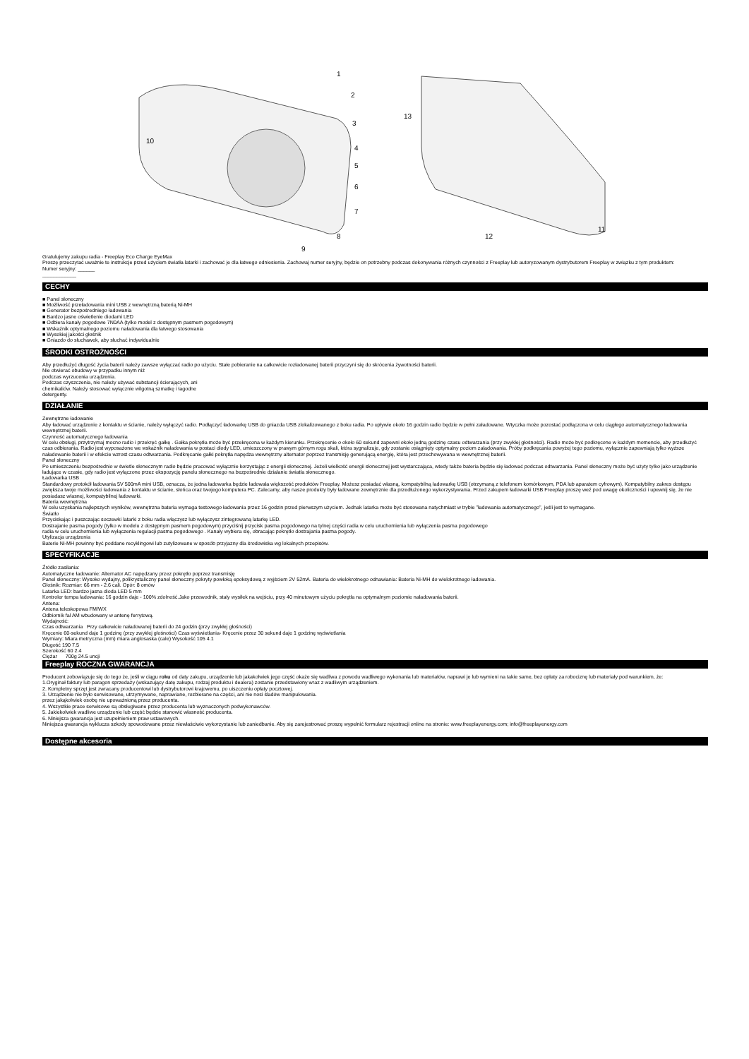10
1
2
3
4
5
6
7
8
9
13
12
11
Gratulujemy zakupu radia - Freeplay Eco Charge EyeMax
Proszę przeczytać uważnie te instrukcje przed użyciem światła latarki i zachować je dla łatwego odniesienia. Zachowaj numer seryjny, będzie on potrzebny podczas dokonywania różnych czynności z Freeplay lub autoryzowanym dystrybutorem Freeplay w związku z tym produktem:
Numer seryjny: ______
____________
CECHY
■ Panel słoneczny
■ Możliwość przeładowania mini USB z wewnętrzną baterią Ni-MH
■ Generator bezpośredniego ładowania
■ Bardzo jasne oświetlenie diodami LED
■ Odbiera kanały pogodowe 7N0AA (tylko model z dostępnym pasmem pogodowym)
■ Wskaźnik optymalnego poziomu naładowania dla łatwego stosowania
■ Wysokiej jakości głośnik
■ Gniazdo do słuchawek, aby słuchać indywidualnie
ŚRODKI OSTROŻNOŚCI
Aby przedłużyć długość życia baterii należy zawsze wyłączać radio po użyciu. Stałe pobieranie na całkowicie rozładowanej baterii przyczyni się do skrócenia żywotności baterii.
Nie otwierać obudowy w przypadku innym niż
podczas wyrzucenia urządzenia.
Podczas czyszczenia, nie należy używać substancji ścierających, ani
chemikaliów. Należy stosować wyłącznie wilgotną szmatkę i łagodne
detergenty.
DZIAŁANIE
Zewnętrzne ładowanie
Aby ładować urządzenie z kontaktu w ścianie, należy wyłączyć radio. Podłączyć ładowarkę USB do gniazda USB zlokalizowanego z boku radia. Po upływie około 16 godzin radio będzie w pełni załadowane. Wtyczka może pozostać podłączona w celu ciągłego automatycznego ładowania wewnętrznej baterii.
Czynność automatycznego ładowania
W celu obsługi, przytrzymaj mocno radio i przekręć gałkę . Gałka pokrętła może być przekręcona w każdym kierunku. Przekręcenie o około 60 sekund zapewni około jedną godzinę czasu odtwarzania (przy zwykłej głośności). Radio może być podkręcone w każdym momencie, aby przedłużyć czas odbierania. Radio jest wyposażone we wskaźnik naładowania w postaci diody LED, umieszczony w prawym górnym rogu skali, która sygnalizuje, gdy zostanie osiągnięty optymalny poziom załadowania. Próby podkręcania powyżej tego poziomu, wyłącznie zapewniają tylko wyższe naładowanie baterii i w efekcie wzrost czasu odtwarzania. Podkręcanie gałki pokrętła napędza wewnętrzny alternator poprzez transmisję generującą energię, która jest przechowywana w wewnętrznej baterii.
Panel słoneczny
Po umieszczeniu bezpośrednio w świetle słonecznym radio będzie pracować wyłącznie korzystając z energii słonecznej. Jeżeli wielkość energii słonecznej jest wystarczająca, wtedy także bateria będzie się ładować podczas odtwarzania. Panel słoneczny może być użyty tylko jako urządzenie ładujące w czasie, gdy radio jest wyłączone przez ekspozycję panelu słonecznego na bezpośrednie działanie światła słonecznego.
Ładowarka USB
Standardowy protokół ładowania 5V 500mA mini USB, oznacza, że jedna ładowarka będzie ładowała większość produktów Freeplay. Możesz posiadać własną, kompatybilną ładowarkę USB (otrzymaną z telefonem komórkowym, PDA lub aparatem cyfrowym). Kompatybilny zakres dostępu zwiększa twoje możliwości ładowania z kontaktu w ścianie, słońca oraz twojego komputera PC. Zalecamy, aby nasze produkty były ładowane zewnętrznie dla przedłużonego wykorzystywania. Przed zakupem ładowarki USB Freeplay proszę weź pod uwagę okoliczności i upewnij się, że nie posiadasz własnej, kompatybilnej ładowarki.
Bateria wewnętrzna
W celu uzyskania najlepszych wyników, wewnętrzna bateria wymaga testowego ładowania przez 16 godzin przed pierwszym użyciem. Jednak latarka może być stosowana natychmiast w trybie "ładowania automatycznego", jeśli jest to wymagane.
Światło
Przyciskając i puszczając soczewki latarki z boku radia włączysz lub wyłączysz zintegrowaną latarkę LED.
Dostrajanie pasma pogody (tylko w modelu z dostępnym pasmem pogodowym) przyciśnij przycisk pasma pogodowego na tylnej części radia w celu uruchomienia lub wyłączenia pasma pogodowego
radia w celu uruchomienia lub wyłączenia regulacji pasma pogodowego . Kanały wybiera się, obracając pokrętło dostrajania pasma pogody.
Utylizacja urządzenia
Baterie Ni-MH powinny być poddane recyklingowi lub zutylizowane w sposób przyjazny dla środowiska wg lokalnych przepisów.
SPECYFIKACJE
Źródło zasilania:
Automatyczne ładowanie: Alternator AC napędzany przez pokrętło poprzez transmisję
Panel słoneczny: Wysoko wydajny, polikrystaliczny panel słoneczny pokryty powłoką epoksydową z wyjściem 2V 52mA. Bateria do wielokrotnego odnawiania: Bateria Ni-MH do wielokrotnego ładowania.
Głośnik: Rozmiar: 66 mm - 2.6 cali. Opór: 8 omów
Latarka LED: bardzo jasna dioda LED 5 mm
Kontroler tempa ładowania: 16 godzin daje - 100% zdolność.Jako przewodnik, stały wysiłek na wejściu, przy 40 minutowym użyciu pokrętła na optymalnym poziomie naładowania baterii.
Antena:
Antena teleskopowa FM/WX
Odbiornik fal AM wbudowany w antenę ferrytową.
Wydajność:
Czas odtwarzania Przy całkowicie naładowanej baterii do 24 godzin (przy zwykłej głośności)
Kręcenie 60-sekund daje 1 godzinę (przy zwykłej głośności) Czas wyświetlania- Kręcenie przez 30 sekund daje 1 godzinę wyświetlania
Wymiary: Miara metryczna (mm) miara anglosaska (cale) Wysokość 105 4.1
Długość 190 7.5
Szerokość 60 2.4
Ciężar 700g 24.5 uncji
Freeplay ROCZNA GWARANCJA
Producent zobowiązuje się do tego że, jeśli w ciągu roku od daty zakupu, urządzenie lub jakakolwiek jego część okaże się wadliwa z powodu wadliwego wykonania lub materiałów, naprawi je lub wymieni na takie same, bez opłaty za robociznę lub materiały pod warunkiem, że:
1.Oryginał faktury lub paragon sprzedaży (wskazujący datę zakupu, rodzaj produktu i dealera) zostanie przedstawiony wraz z wadliwym urządzeniem.
2. Kompletny sprzęt jest zwracany producentowi lub dystrybutorowi krajowemu, po uiszczeniu opłaty pocztowej.
3. Urządzenie nie było serwisowane, utrzymywane, naprawiane, rozbierane na części, ani nie nosi śladów manipulowania.
przez jakąkolwiek osobę nie upoważnioną przez producenta.
4. Wszystkie prace serwisowe są obsługiwane przez producenta lub wyznaczonych podwykonawców.
5. Jakiekolwiek wadliwe urządzenie lub część będzie stanowić własność producenta.
6. Niniejsza gwarancja jest uzupełnieniem praw ustawowych.
Niniejsza gwarancja wyklucza szkody spowodowane przez niewłaściwie wykorzystanie lub zaniedbanie. Aby się zarejestrować proszę wypełnić formularz rejestracji online na stronie: www.freeplayenergy.com; info@freeplayenergy.com
Dostępne akcesoria